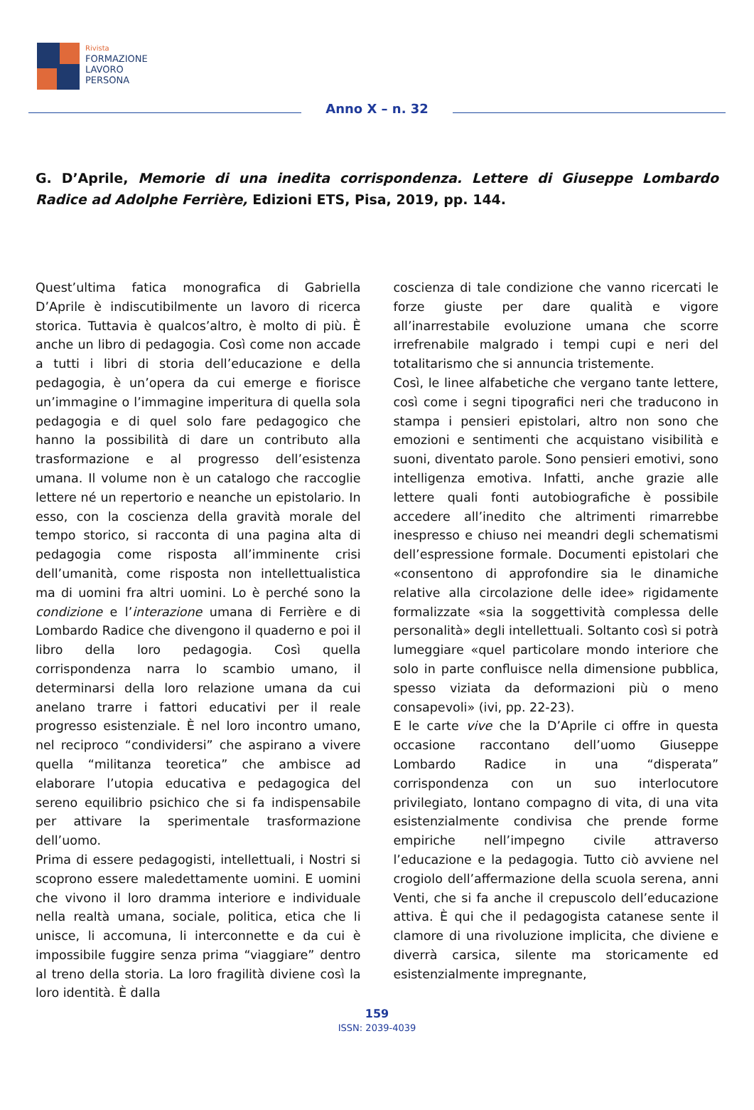Rivista
FORMAZIONE
LAVORO
PERSONA
Anno X – n. 32
G. D’Aprile, Memorie di una inedita corrispondenza. Lettere di Giuseppe Lombardo Radice ad Adolphe Ferrière, Edizioni ETS, Pisa, 2019, pp. 144.
Quest’ultima fatica monografica di Gabriella D’Aprile è indiscutibilmente un lavoro di ricerca storica. Tuttavia è qualcos’altro, è molto di più. È anche un libro di pedagogia. Così come non accade a tutti i libri di storia dell’educazione e della pedagogia, è un’opera da cui emerge e fiorisce un’immagine o l’immagine imperitura di quella sola pedagogia e di quel solo fare pedagogico che hanno la possibilità di dare un contributo alla trasformazione e al progresso dell’esistenza umana. Il volume non è un catalogo che raccoglie lettere né un repertorio e neanche un epistolario. In esso, con la coscienza della gravità morale del tempo storico, si racconta di una pagina alta di pedagogia come risposta all’imminente crisi dell’umanità, come risposta non intellettualistica ma di uomini fra altri uomini. Lo è perché sono la condizione e l’interazione umana di Ferrière e di Lombardo Radice che divengono il quaderno e poi il libro della loro pedagogia. Così quella corrispondenza narra lo scambio umano, il determinarsi della loro relazione umana da cui anelano trarre i fattori educativi per il reale progresso esistenziale. È nel loro incontro umano, nel reciproco “condividersi” che aspirano a vivere quella “militanza teoretica” che ambisce ad elaborare l’utopia educativa e pedagogica del sereno equilibrio psichico che si fa indispensabile per attivare la sperimentale trasformazione dell’uomo.
Prima di essere pedagogisti, intellettuali, i Nostri si scoprono essere maledettamente uomini. E uomini che vivono il loro dramma interiore e individuale nella realtà umana, sociale, politica, etica che li unisce, li accomuna, li interconnette e da cui è impossibile fuggire senza prima “viaggiare” dentro al treno della storia. La loro fragilità diviene così la loro identità. È dalla
coscienza di tale condizione che vanno ricercati le forze giuste per dare qualità e vigore all’inarrestabile evoluzione umana che scorre irrefrenabile malgrado i tempi cupi e neri del totalitarismo che si annuncia tristemente.
Così, le linee alfabetiche che vergano tante lettere, così come i segni tipografici neri che traducono in stampa i pensieri epistolari, altro non sono che emozioni e sentimenti che acquistano visibilità e suoni, diventato parole. Sono pensieri emotivi, sono intelligenza emotiva. Infatti, anche grazie alle lettere quali fonti autobiografiche è possibile accedere all’inedito che altrimenti rimarrebbe inespresso e chiuso nei meandri degli schematismi dell’espressione formale. Documenti epistolari che «consentono di approfondire sia le dinamiche relative alla circolazione delle idee» rigidamente formalizzate «sia la soggettività complessa delle personalità» degli intellettuali. Soltanto così si potrà lumeggiare «quel particolare mondo interiore che solo in parte confluisce nella dimensione pubblica, spesso viziata da deformazioni più o meno consapevoli» (ivi, pp. 22-23).
E le carte vive che la D’Aprile ci offre in questa occasione raccontano dell’uomo Giuseppe Lombardo Radice in una “disperata” corrispondenza con un suo interlocutore privilegiato, lontano compagno di vita, di una vita esistenzialmente condivisa che prende forme empiriche nell’impegno civile attraverso l’educazione e la pedagogia. Tutto ciò avviene nel crogiolo dell’affermazione della scuola serena, anni Venti, che si fa anche il crepuscolo dell’educazione attiva. È qui che il pedagogista catanese sente il clamore di una rivoluzione implicita, che diviene e diverrà carsica, silente ma storicamente ed esistenzialmente impregnante,
159
ISSN: 2039-4039